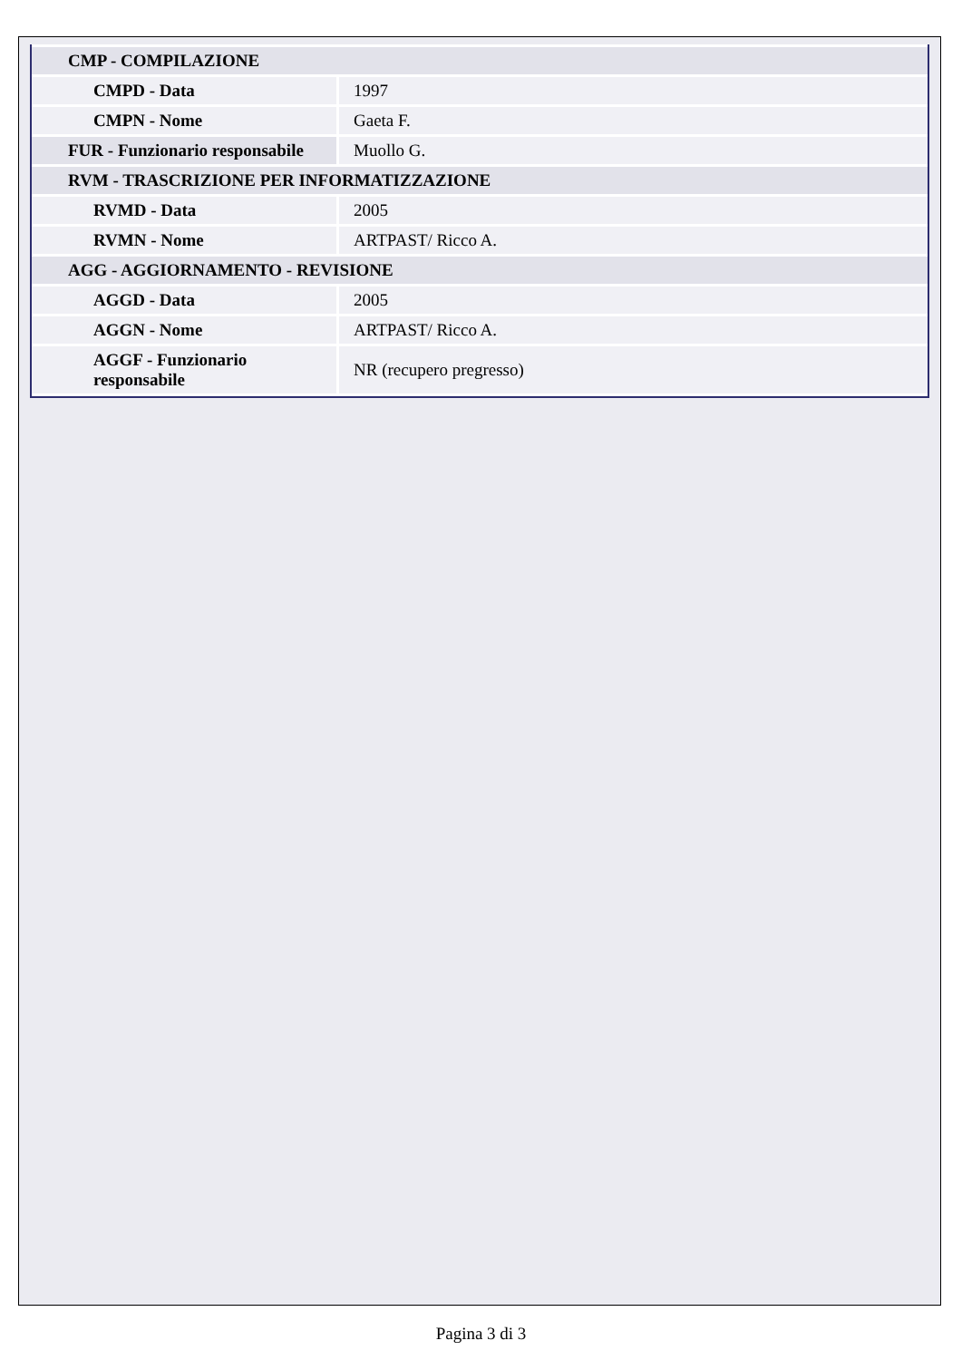| CMP - COMPILAZIONE | |
| CMPD - Data | 1997 |
| CMPN - Nome | Gaeta F. |
| FUR - Funzionario responsabile | Muollo G. |
| RVM - TRASCRIZIONE PER INFORMATIZZAZIONE | |
| RVMD - Data | 2005 |
| RVMN - Nome | ARTPAST/ Ricco A. |
| AGG - AGGIORNAMENTO - REVISIONE | |
| AGGD - Data | 2005 |
| AGGN - Nome | ARTPAST/ Ricco A. |
| AGGF - Funzionario responsabile | NR (recupero pregresso) |
Pagina 3 di 3